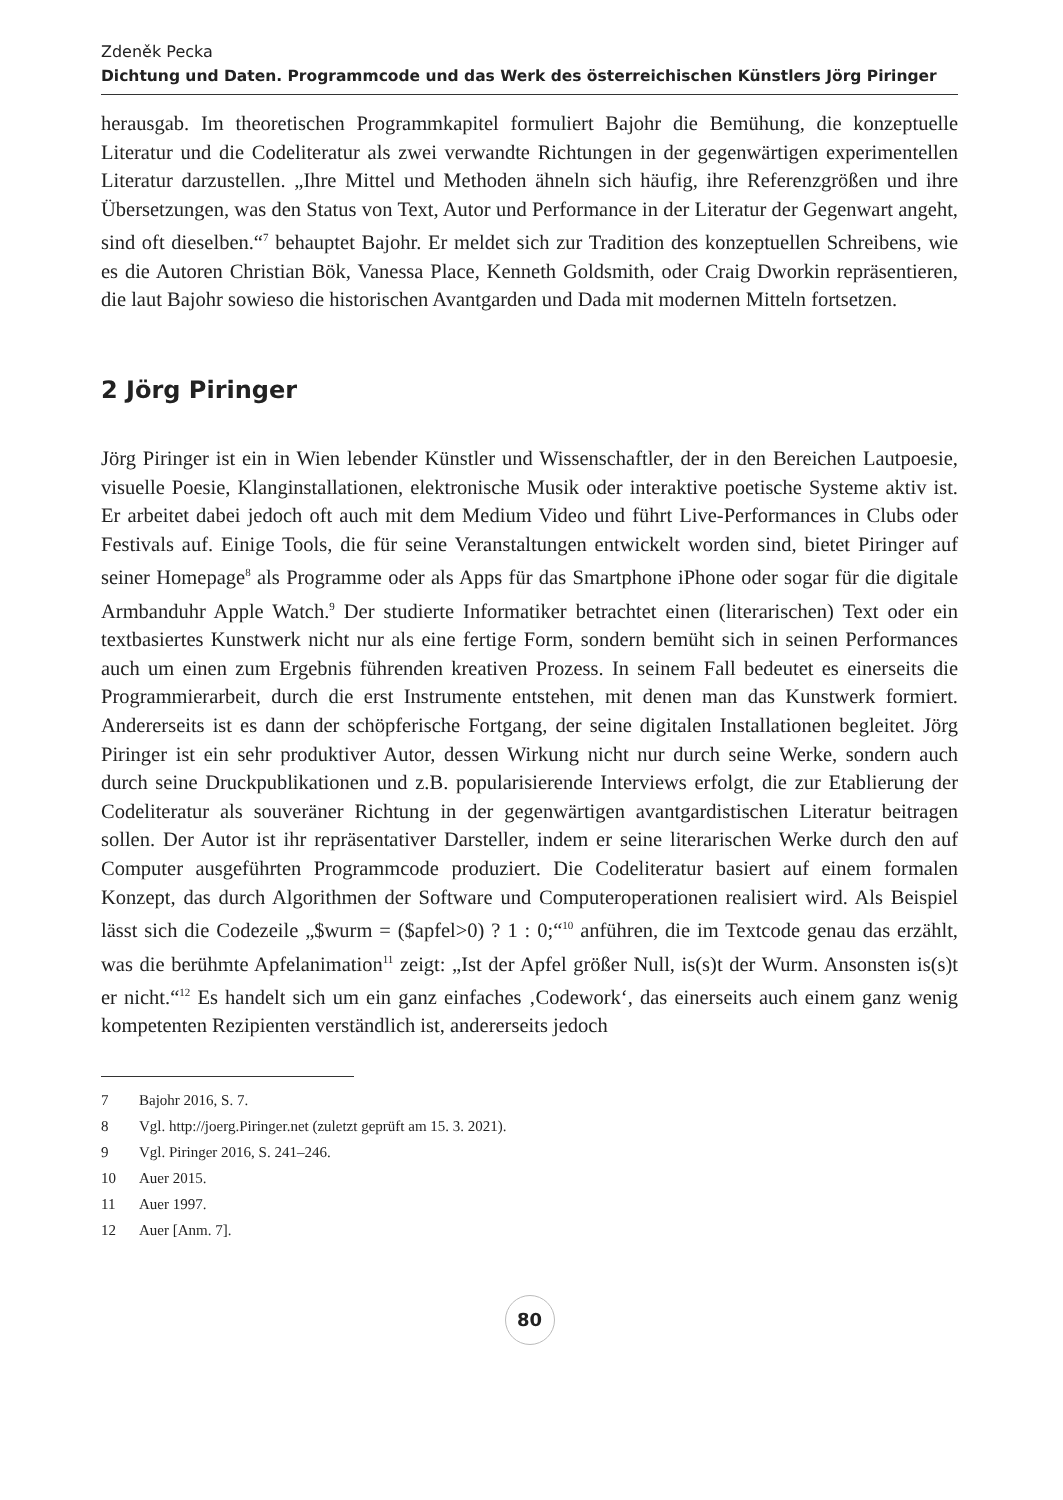Zdeněk Pecka
Dichtung und Daten. Programmcode und das Werk des österreichischen Künstlers Jörg Piringer
herausgab. Im theoretischen Programmkapitel formuliert Bajohr die Bemühung, die konzeptuelle Literatur und die Codeliteratur als zwei verwandte Richtungen in der gegenwärtigen experimentellen Literatur darzustellen. „Ihre Mittel und Methoden ähneln sich häufig, ihre Referenzgrößen und ihre Übersetzungen, was den Status von Text, Autor und Performance in der Literatur der Gegenwart angeht, sind oft dieselben.“<sup>7</sup> behauptet Bajohr. Er meldet sich zur Tradition des konzeptuellen Schreibens, wie es die Autoren Christian Bök, Vanessa Place, Kenneth Goldsmith, oder Craig Dworkin repräsentieren, die laut Bajohr sowieso die historischen Avantgarden und Dada mit modernen Mitteln fortsetzen.
2 Jörg Piringer
Jörg Piringer ist ein in Wien lebender Künstler und Wissenschaftler, der in den Bereichen Lautpoesie, visuelle Poesie, Klanginstallationen, elektronische Musik oder interaktive poetische Systeme aktiv ist. Er arbeitet dabei jedoch oft auch mit dem Medium Video und führt Live-Performances in Clubs oder Festivals auf. Einige Tools, die für seine Veranstaltungen entwickelt worden sind, bietet Piringer auf seiner Homepage<sup>8</sup> als Programme oder als Apps für das Smartphone iPhone oder sogar für die digitale Armbanduhr Apple Watch.<sup>9</sup> Der studierte Informatiker betrachtet einen (literarischen) Text oder ein textbasiertes Kunstwerk nicht nur als eine fertige Form, sondern bemüht sich in seinen Performances auch um einen zum Ergebnis führenden kreativen Prozess. In seinem Fall bedeutet es einerseits die Programmierarbeit, durch die erst Instrumente entstehen, mit denen man das Kunstwerk formiert. Andererseits ist es dann der schöpferische Fortgang, der seine digitalen Installationen begleitet. Jörg Piringer ist ein sehr produktiver Autor, dessen Wirkung nicht nur durch seine Werke, sondern auch durch seine Druckpublikationen und z.B. popularisierende Interviews erfolgt, die zur Etablierung der Codeliteratur als souveräner Richtung in der gegenwärtigen avantgardistischen Literatur beitragen sollen. Der Autor ist ihr repräsentativer Darsteller, indem er seine literarischen Werke durch den auf Computer ausgeführten Programmcode produziert. Die Codeliteratur basiert auf einem formalen Konzept, das durch Algorithmen der Software und Computeroperationen realisiert wird. Als Beispiel lässt sich die Codezeile „$wurm = ($apfel>0) ? 1 : 0;“<sup>10</sup> anführen, die im Textcode genau das erzählt, was die berühmte Apfelanimation<sup>11</sup> zeigt: „Ist der Apfel größer Null, is(s)t der Wurm. Ansonsten is(s)t er nicht.“<sup>12</sup> Es handelt sich um ein ganz einfaches ‚Codework‘, das einerseits auch einem ganz wenig kompetenten Rezipienten verständlich ist, andererseits jedoch
7 Bajohr 2016, S. 7.
8 Vgl. http://joerg.Piringer.net (zuletzt geprüft am 15. 3. 2021).
9 Vgl. Piringer 2016, S. 241–246.
10 Auer 2015.
11 Auer 1997.
12 Auer [Anm. 7].
80